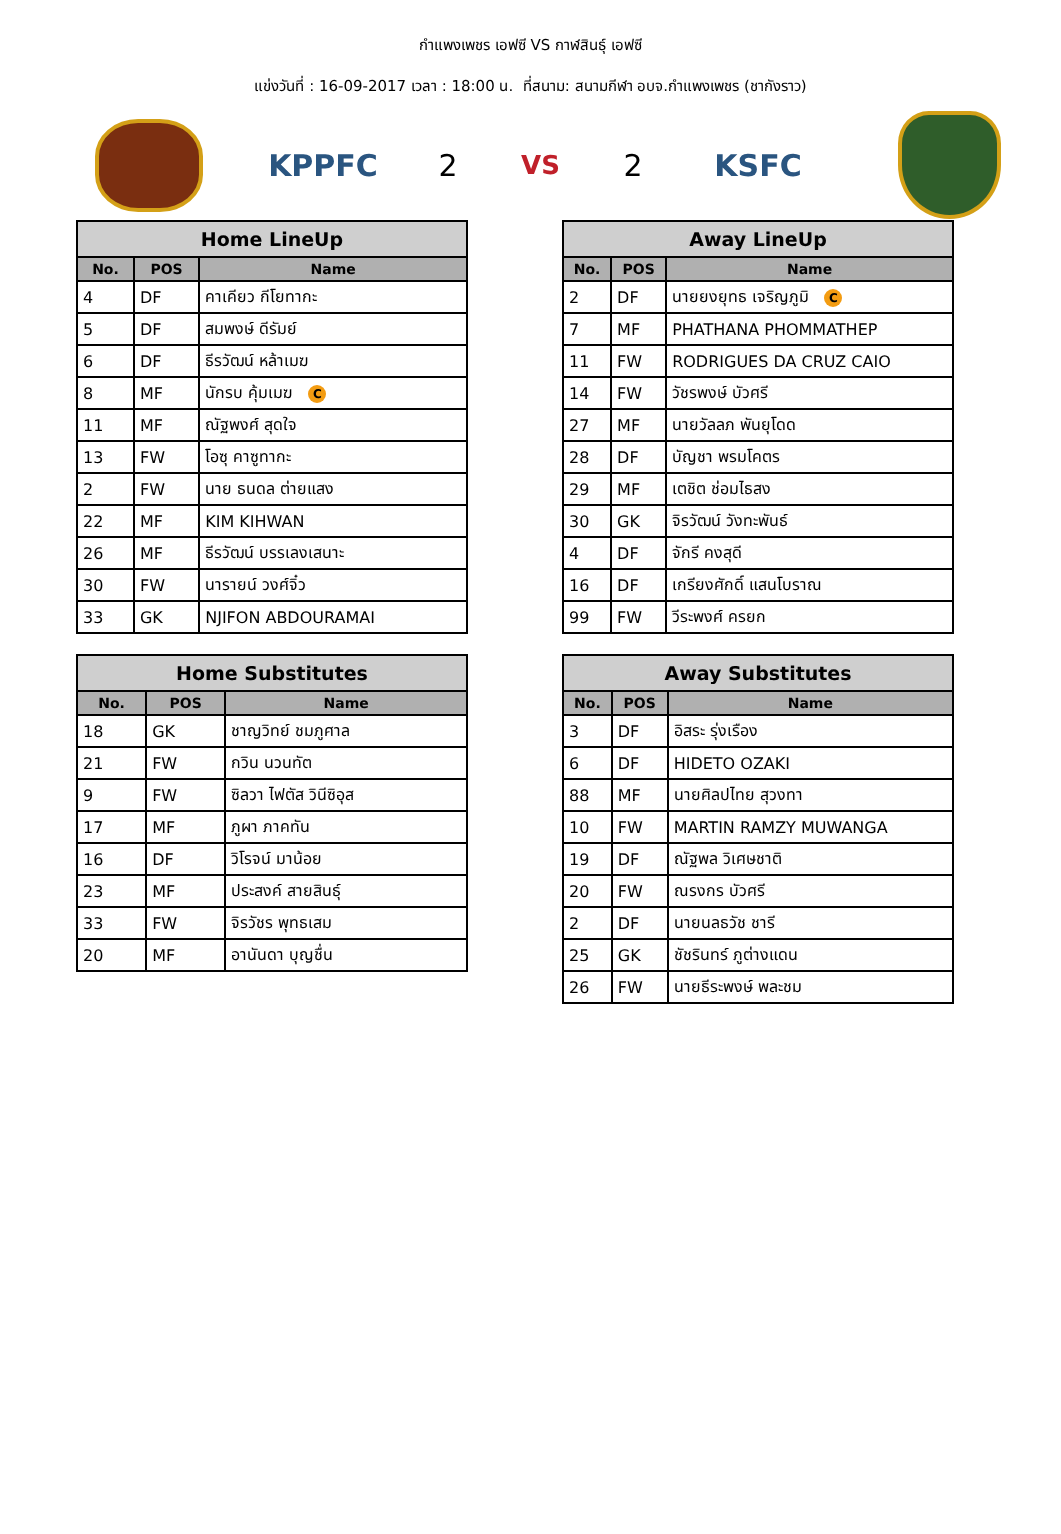กำแพงเพชร เอฟซี VS กาฬสินธุ์ เอฟซี
แข่งวันที่ : 16-09-2017 เวลา : 18:00 น. ที่สนาม: สนามกีฬา อบจ.กำแพงเพชร (ชากังราว)
KPPFC 2
VS
2 KSFC
| Home LineUp | | |
| --- | --- | --- |
| No. | POS | Name |
| 4 | DF | คาเคียว กีโยทากะ |
| 5 | DF | สมพงษ์ ดีรัมย์ |
| 6 | DF | ธีรวัฒน์ หล้าเมฆ |
| 8 | MF | นักรบ คุ้มเมฆ C |
| 11 | MF | ณัฐพงศ์ สุดใจ |
| 13 | FW | โอซุ คาซูทากะ |
| 2 | FW | นาย ธนดล ต่ายแสง |
| 22 | MF | KIM KIHWAN |
| 26 | MF | ธีรวัฒน์ บรรเลงเสนาะ |
| 30 | FW | นารายน์ วงศ์จิ๋ว |
| 33 | GK | NJIFON ABDOURAMAI |
| Away LineUp | | |
| --- | --- | --- |
| No. | POS | Name |
| 2 | DF | นายยงยุทธ เจริญภูมิ C |
| 7 | MF | PHATHANA PHOMMATHEP |
| 11 | FW | RODRIGUES DA CRUZ CAIO |
| 14 | FW | วัชรพงษ์ บัวศรี |
| 27 | MF | นายวัลลภ พันยุโดด |
| 28 | DF | บัญชา พรมโคตร |
| 29 | MF | เตชิต ช่อมไธสง |
| 30 | GK | จิรวัฒน์ วังทะพันธ์ |
| 4 | DF | จักรี คงสุดี |
| 16 | DF | เกรียงศักดิ์ แสนโบราณ |
| 99 | FW | วีระพงศ์ ครยก |
| Home Substitutes | | |
| --- | --- | --- |
| No. | POS | Name |
| 18 | GK | ชาญวิทย์ ชมภูศาล |
| 21 | FW | กวิน นวนทัต |
| 9 | FW | ซิลวา ไฟตัส วินีซิอุส |
| 17 | MF | ภูผา ภาคทัน |
| 16 | DF | วิโรจน์ มาน้อย |
| 23 | MF | ประสงค์ สายสินธุ์ |
| 33 | FW | จิรวัชร พุทธเสม |
| 20 | MF | อานันดา บุญชื่น |
| Away Substitutes | | |
| --- | --- | --- |
| No. | POS | Name |
| 3 | DF | อิสระ รุ่งเรือง |
| 6 | DF | HIDETO OZAKI |
| 88 | MF | นายศิลปไทย สุวงทา |
| 10 | FW | MARTIN RAMZY MUWANGA |
| 19 | DF | ณัฐพล วิเศษชาติ |
| 20 | FW | ณรงกร บัวศรี |
| 2 | DF | นายนลธวัช ชารี |
| 25 | GK | ชัชรินทร์ ภูต่างแดน |
| 26 | FW | นายธีระพงษ์ พละชม |